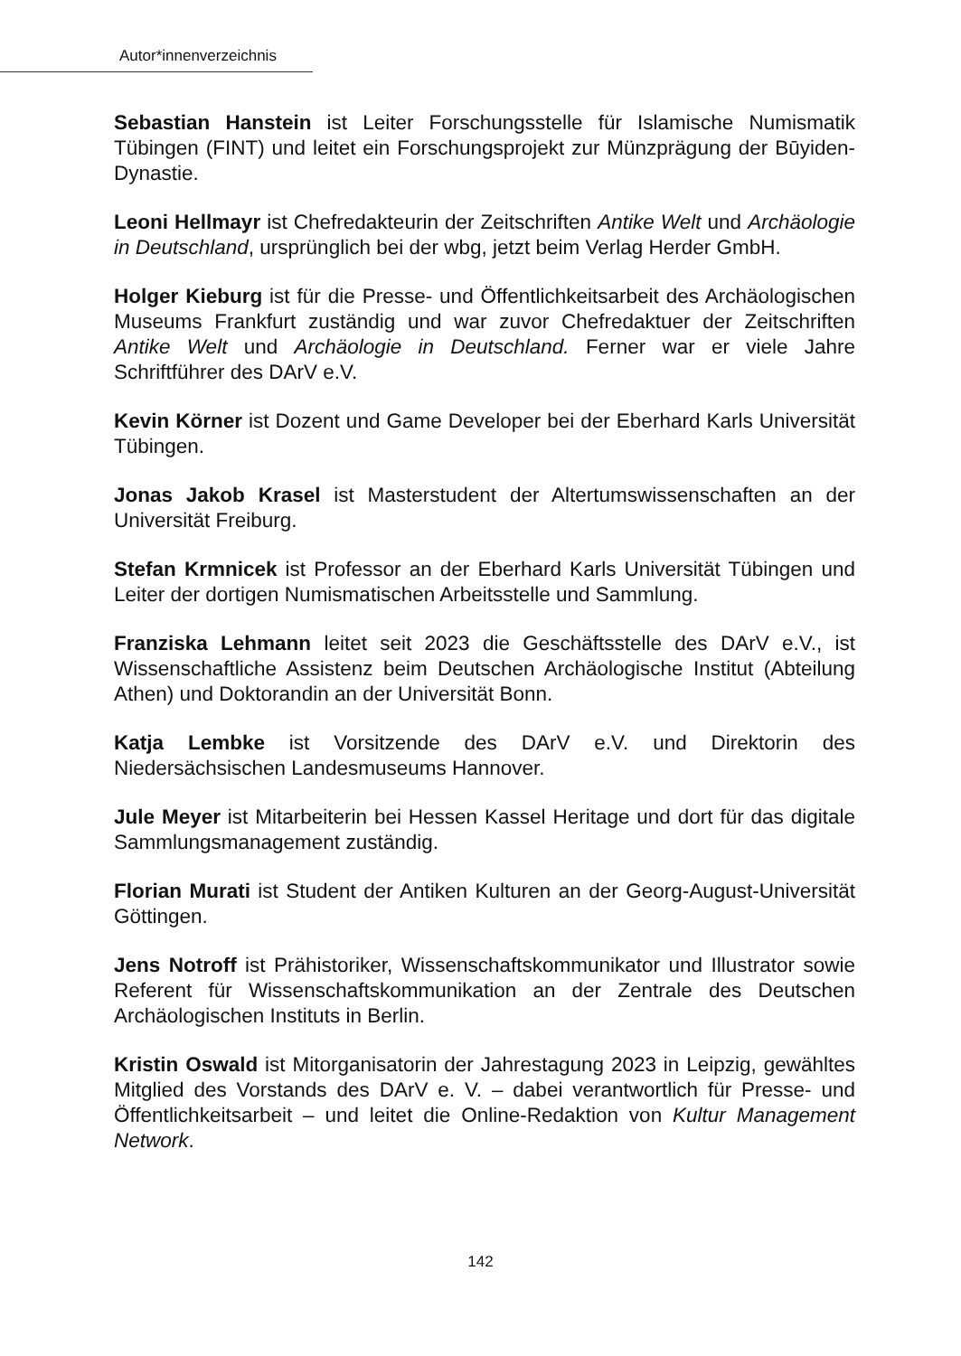Autor*innenverzeichnis
Sebastian Hanstein ist Leiter Forschungsstelle für Islamische Numismatik Tübingen (FINT) und leitet ein Forschungsprojekt zur Münzprägung der Būyiden-Dynastie.
Leoni Hellmayr ist Chefredakteurin der Zeitschriften Antike Welt und Archäologie in Deutschland, ursprünglich bei der wbg, jetzt beim Verlag Herder GmbH.
Holger Kieburg ist für die Presse- und Öffentlichkeitsarbeit des Archäologischen Museums Frankfurt zuständig und war zuvor Chefredaktuer der Zeitschriften Antike Welt und Archäologie in Deutschland. Ferner war er viele Jahre Schriftführer des DArV e.V.
Kevin Körner ist Dozent und Game Developer bei der Eberhard Karls Universität Tübingen.
Jonas Jakob Krasel ist Masterstudent der Altertumswissenschaften an der Universität Freiburg.
Stefan Krmnicek ist Professor an der Eberhard Karls Universität Tübingen und Leiter der dortigen Numismatischen Arbeitsstelle und Sammlung.
Franziska Lehmann leitet seit 2023 die Geschäftsstelle des DArV e.V., ist Wissenschaftliche Assistenz beim Deutschen Archäologische Institut (Abteilung Athen) und Doktorandin an der Universität Bonn.
Katja Lembke ist Vorsitzende des DArV e.V. und Direktorin des Niedersächsischen Landesmuseums Hannover.
Jule Meyer ist Mitarbeiterin bei Hessen Kassel Heritage und dort für das digitale Sammlungsmanagement zuständig.
Florian Murati ist Student der Antiken Kulturen an der Georg-August-Universität Göttingen.
Jens Notroff ist Prähistoriker, Wissenschaftskommunikator und Illustrator sowie Referent für Wissenschaftskommunikation an der Zentrale des Deutschen Archäologischen Instituts in Berlin.
Kristin Oswald ist Mitorganisatorin der Jahrestagung 2023 in Leipzig, gewähltes Mitglied des Vorstands des DArV e. V. – dabei verantwortlich für Presse- und Öffentlichkeitsarbeit – und leitet die Online-Redaktion von Kultur Management Network.
142